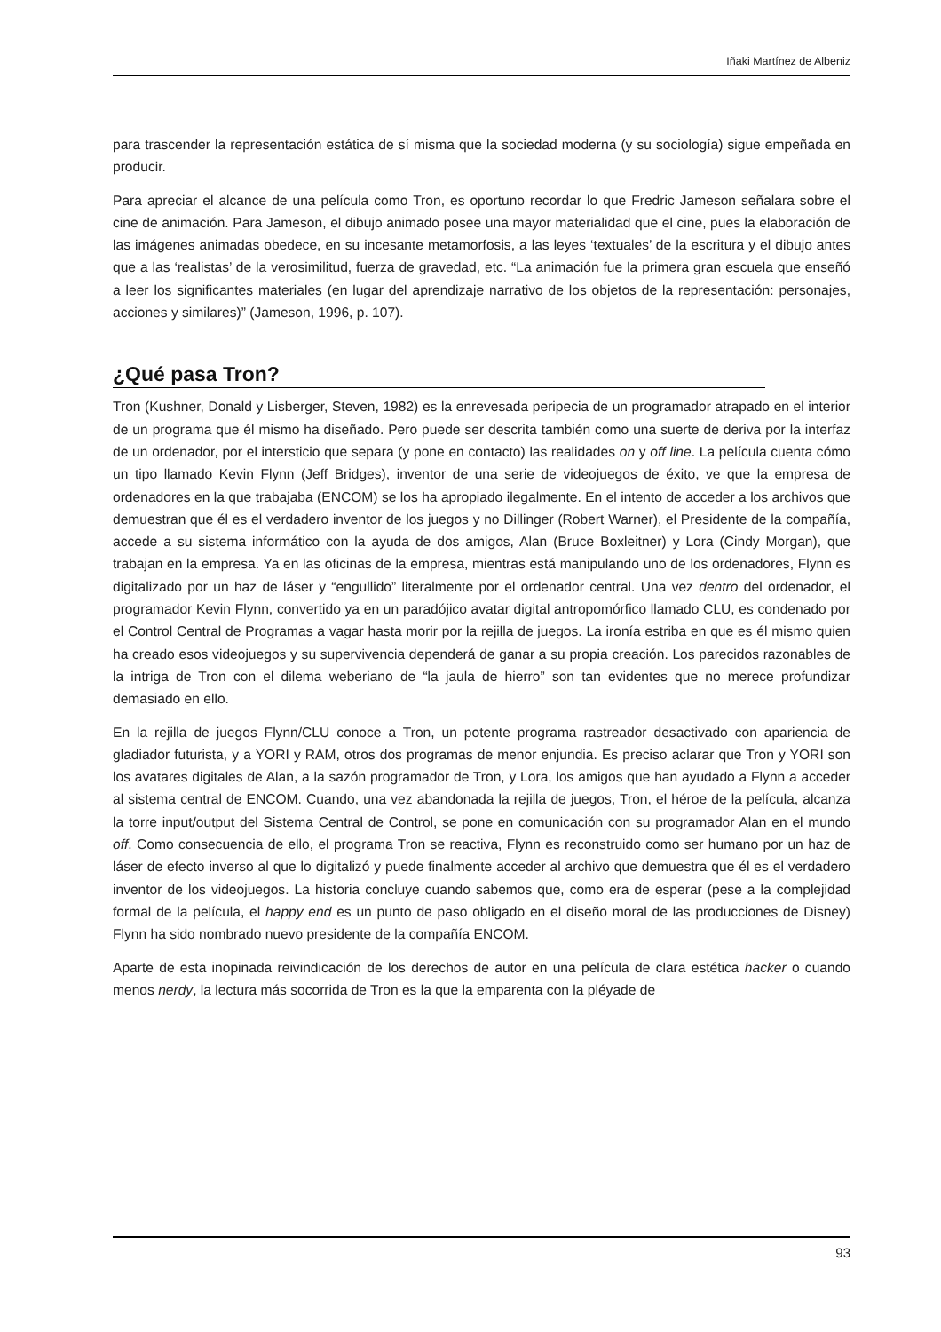Iñaki Martínez de Albeniz
para trascender la representación estática de sí misma que la sociedad moderna (y su sociología) sigue empeñada en producir.
Para apreciar el alcance de una película como Tron, es oportuno recordar lo que Fredric Jameson señalara sobre el cine de animación. Para Jameson, el dibujo animado posee una mayor materialidad que el cine, pues la elaboración de las imágenes animadas obedece, en su incesante metamorfosis, a las leyes ‘textuales’ de la escritura y el dibujo antes que a las ‘realistas’ de la verosimilitud, fuerza de gravedad, etc. “La animación fue la primera gran escuela que enseñó a leer los significantes materiales (en lugar del aprendizaje narrativo de los objetos de la representación: personajes, acciones y similares)” (Jameson, 1996, p. 107).
¿Qué pasa Tron?
Tron (Kushner, Donald y Lisberger, Steven, 1982) es la enrevesada peripecia de un programador atrapado en el interior de un programa que él mismo ha diseñado. Pero puede ser descrita también como una suerte de deriva por la interfaz de un ordenador, por el intersticio que separa (y pone en contacto) las realidades on y off line. La película cuenta cómo un tipo llamado Kevin Flynn (Jeff Bridges), inventor de una serie de videojuegos de éxito, ve que la empresa de ordenadores en la que trabajaba (ENCOM) se los ha apropiado ilegalmente. En el intento de acceder a los archivos que demuestran que él es el verdadero inventor de los juegos y no Dillinger (Robert Warner), el Presidente de la compañía, accede a su sistema informático con la ayuda de dos amigos, Alan (Bruce Boxleitner) y Lora (Cindy Morgan), que trabajan en la empresa. Ya en las oficinas de la empresa, mientras está manipulando uno de los ordenadores, Flynn es digitalizado por un haz de láser y “engullido” literalmente por el ordenador central. Una vez dentro del ordenador, el programador Kevin Flynn, convertido ya en un paradójico avatar digital antropomórfico llamado CLU, es condenado por el Control Central de Programas a vagar hasta morir por la rejilla de juegos. La ironía estriba en que es él mismo quien ha creado esos videojuegos y su supervivencia dependerá de ganar a su propia creación. Los parecidos razonables de la intriga de Tron con el dilema weberiano de “la jaula de hierro” son tan evidentes que no merece profundizar demasiado en ello.
En la rejilla de juegos Flynn/CLU conoce a Tron, un potente programa rastreador desactivado con apariencia de gladiador futurista, y a YORI y RAM, otros dos programas de menor enjundia. Es preciso aclarar que Tron y YORI son los avatares digitales de Alan, a la sazón programador de Tron, y Lora, los amigos que han ayudado a Flynn a acceder al sistema central de ENCOM. Cuando, una vez abandonada la rejilla de juegos, Tron, el héroe de la película, alcanza la torre input/output del Sistema Central de Control, se pone en comunicación con su programador Alan en el mundo off. Como consecuencia de ello, el programa Tron se reactiva, Flynn es reconstruido como ser humano por un haz de láser de efecto inverso al que lo digitalizó y puede finalmente acceder al archivo que demuestra que él es el verdadero inventor de los videojuegos. La historia concluye cuando sabemos que, como era de esperar (pese a la complejidad formal de la película, el happy end es un punto de paso obligado en el diseño moral de las producciones de Disney) Flynn ha sido nombrado nuevo presidente de la compañía ENCOM.
Aparte de esta inopinada reivindicación de los derechos de autor en una película de clara estética hacker o cuando menos nerdy, la lectura más socorrida de Tron es la que la emparenta con la pléyade de
93